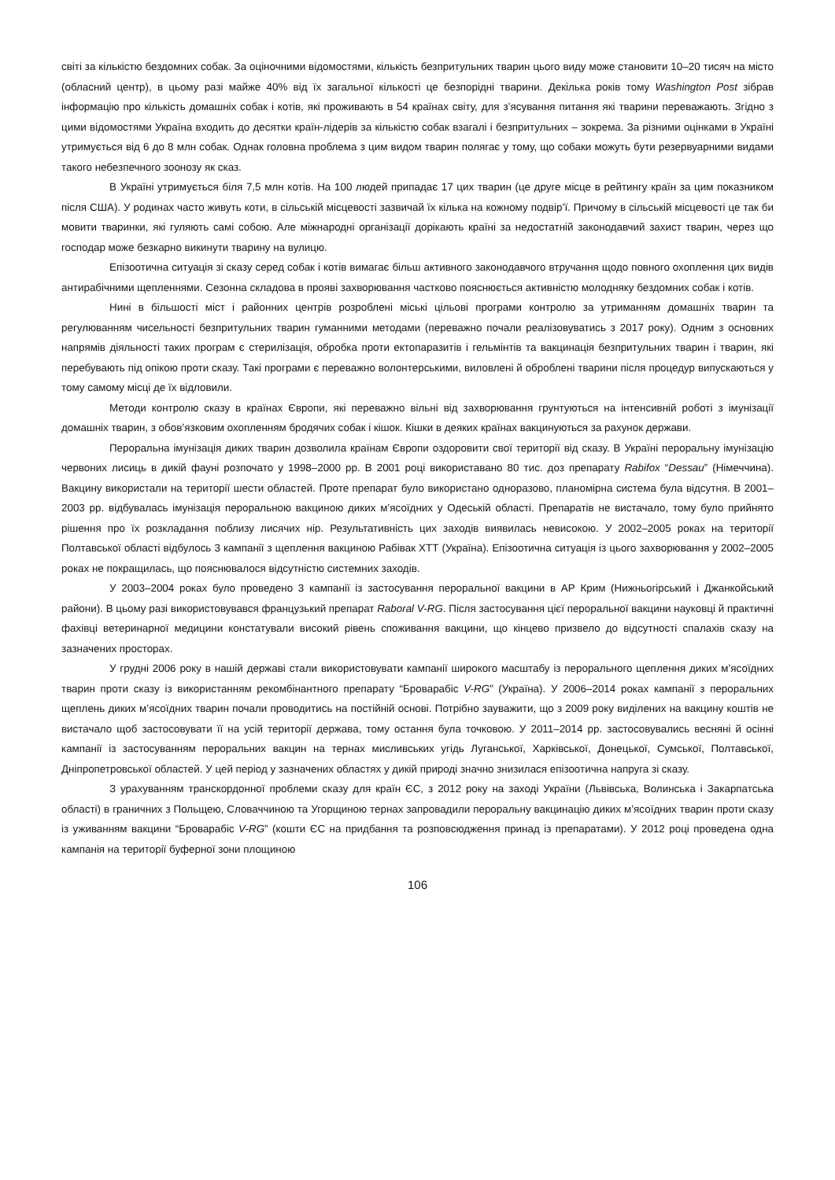світі за кількістю бездомних собак. За оціночними відомостями, кількість безпритульних тварин цього виду може становити 10–20 тисяч на місто (обласний центр), в цьому разі майже 40% від їх загальної кількості це безпорідні тварини. Декілька років тому Washington Post зібрав інформацію про кількість домашніх собак і котів, які проживають в 54 країнах світу, для з’ясування питання які тварини переважають. Згідно з цими відомостями Україна входить до десятки країн-лідерів за кількістю собак взагалі і безпритульних – зокрема. За різними оцінками в Україні утримується від 6 до 8 млн собак. Однак головна проблема з цим видом тварин полягає у тому, що собаки можуть бути резервуарними видами такого небезпечного зоонозу як сказ.
В Україні утримується біля 7,5 млн котів. На 100 людей припадає 17 цих тварин (це друге місце в рейтингу країн за цим показником після США). У родинах часто живуть коти, в сільській місцевості зазвичай їх кілька на кожному подвір’ї. Причому в сільській місцевості це так би мовити тваринки, які гуляють самі собою. Але міжнародні організації дорікають країні за недостатній законодавчий захист тварин, через що господар може безкарно викинути тварину на вулицю.
Епізоотична ситуація зі сказу серед собак і котів вимагає більш активного законодавчого втручання щодо повного охоплення цих видів антирабічними щепленнями. Сезонна складова в прояві захворювання частково пояснюється активністю молодняку бездомних собак і котів.
Нині в більшості міст і районних центрів розроблені міські цільові програми контролю за утриманням домашніх тварин та регулюванням чисельності безпритульних тварин гуманними методами (переважно почали реалізовуватись з 2017 року). Одним з основних напрямів діяльності таких програм є стерилізація, обробка проти ектопаразитів і гельмінтів та вакцинація безпритульних тварин і тварин, які перебувають під опікою проти сказу. Такі програми є переважно волонтерськими, виловлені й оброблені тварини після процедур випускаються у тому самому місці де їх відловили.
Методи контролю сказу в країнах Європи, які переважно вільні від захворювання грунтуються на інтенсивній роботі з імунізації домашніх тварин, з обов’язковим охопленням бродячих собак і кішок. Кішки в деяких країнах вакцинуються за рахунок держави.
Пероральна імунізація диких тварин дозволила країнам Європи оздоровити свої території від сказу. В Україні пероральну імунізацію червоних лисиць в дикій фауні розпочато у 1998–2000 рр. В 2001 році використавано 80 тис. доз препарату Rabifox “Dessau” (Німеччина). Вакцину використали на території шести областей. Проте препарат було використано одноразово, планомірна система була відсутня. В 2001–2003 рр. відбувалась імунізація пероральною вакциною диких м’ясоїдних у Одеській області. Препаратів не вистачало, тому було прийнято рішення про їх розкладання поблизу лисячих нір. Результативність цих заходів виявилась невисокою. У 2002–2005 роках на території Полтавської області відбулось 3 кампанії з щеплення вакциною Рабівак ХТТ (Україна). Епізоотична ситуація із цього захворювання у 2002–2005 роках не покращилась, що пояснювалося відсутністю системних заходів.
У 2003–2004 роках було проведено 3 кампанії із застосування пероральної вакцини в АР Крим (Нижньогірський і Джанкойський райони). В цьому разі використовувався французький препарат Raboral V-RG. Після застосування цієї пероральної вакцини науковці й практичні фахівці ветеринарної медицини констатували високий рівень споживання вакцини, що кінцево призвело до відсутності спалахів сказу на зазначених просторах.
У грудні 2006 року в нашій державі стали використовувати кампанії широкого масштабу із перорального щеплення диких м’ясоїдних тварин проти сказу із використанням рекомбінантного препарату “Броварабіс V-RG” (Україна). У 2006–2014 роках кампанії з пероральних щеплень диких м’ясоїдних тварин почали проводитись на постійній основі. Потрібно зауважити, що з 2009 року виділених на вакцину коштів не вистачало щоб застосовувати її на усій території держава, тому остання була точковою. У 2011–2014 рр. застосовувались весняні й осінні кампанії із застосуванням пероральних вакцин на тернах мисливських угідь Луганської, Харківської, Донецької, Сумської, Полтавської, Дніпропетровської областей. У цей період у зазначених областях у дикій природі значно знизилася епізоотична напруга зі сказу.
З урахуванням транскордонної проблеми сказу для країн ЄС, з 2012 року на заході України (Львівська, Волинська і Закарпатська області) в граничних з Польщею, Словаччиною та Угорщиною тернах запровадили пероральну вакцинацію диких м’ясоїдних тварин проти сказу із уживанням вакцини “Броварабіс V-RG” (кошти ЄС на придбання та розповсюдження принад із препаратами). У 2012 році проведена одна кампанія на території буферної зони площиною
106